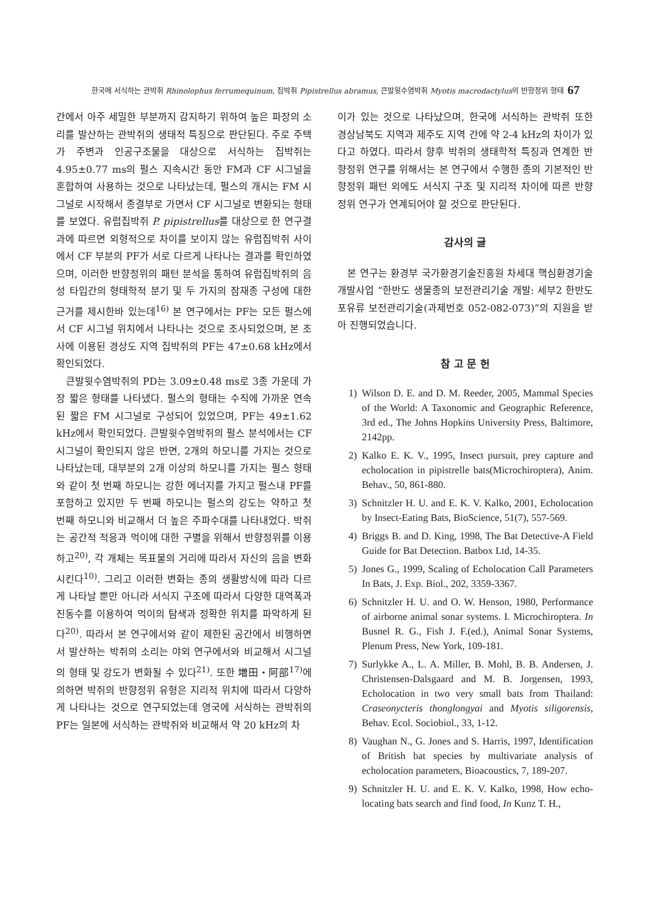한국에 서식하는 관박쥐 Rhinolophus ferrumequinum, 집박쥐 Pipistrellus abramus, 큰발윗수염박쥐 Myotis macrodactylus의 반향정위 형태 67
간에서 아주 세밀한 부분까지 감지하기 위하여 높은 파장의 소리를 발산하는 관박쥐의 생태적 특징으로 판단된다. 주로 주택가 주변과 인공구조물을 대상으로 서식하는 집박쥐는 4.95±0.77 ms의 펄스 지속시간 동안 FM과 CF 시그널을 혼합하여 사용하는 것으로 나타났는데, 펄스의 개시는 FM 시그널로 시작해서 종결부로 가면서 CF 시그널로 변환되는 형태를 보였다. 유럽집박쥐 P. pipistrellus를 대상으로 한 연구결과에 따르면 외형적으로 차이를 보이지 않는 유럽집박쥐 사이에서 CF 부분의 PF가 서로 다르게 나타나는 결과를 확인하였으며, 이러한 반향정위의 패턴 분석을 통하여 유럽집박쥐의 음성 타입간의 형태학적 분기 및 두 가지의 잠재종 구성에 대한 근거를 제시한바 있는데<sup>16)</sup> 본 연구에서는 PF는 모든 펄스에서 CF 시그널 위치에서 나타나는 것으로 조사되었으며, 본 조사에 이용된 경상도 지역 집박쥐의 PF는 47±0.68 kHz에서 확인되었다.
큰발윗수염박쥐의 PD는 3.09±0.48 ms로 3종 가운데 가장 짧은 형태를 나타냈다. 펄스의 형태는 수직에 가까운 연속된 짧은 FM 시그널로 구성되어 있었으며, PF는 49±1.62 kHz에서 확인되었다. 큰발윗수염박쥐의 펄스 분석에서는 CF 시그널이 확인되지 않은 반면, 2개의 하모니를 가지는 것으로 나타났는데, 대부분의 2개 이상의 하모니를 가지는 펄스 형태와 같이 첫 번째 하모니는 강한 에너지를 가지고 펄스내 PF를 포함하고 있지만 두 번째 하모니는 펄스의 강도는 약하고 첫 번째 하모니와 비교해서 더 높은 주파수대를 나타내었다. 박쥐는 공간적 적응과 먹이에 대한 구별을 위해서 반향정위를 이용하고<sup>20)</sup>, 각 개체는 목표물의 거리에 따라서 자신의 음을 변화시킨다<sup>10)</sup>. 그리고 이러한 변화는 종의 생활방식에 따라 다르게 나타날 뿐만 아니라 서식지 구조에 따라서 다양한 대역폭과 진동수를 이용하여 먹이의 탐색과 정확한 위치를 파악하게 된다<sup>20)</sup>. 따라서 본 연구에서와 같이 제한된 공간에서 비행하면서 발산하는 박쥐의 소리는 야외 연구에서와 비교해서 시그널의 형태 및 강도가 변화될 수 있다<sup>21)</sup>. 또한 増田・阿部<sup>17)</sup>에 의하면 박쥐의 반향정위 유형은 지리적 위치에 따라서 다양하게 나타나는 것으로 연구되었는데 영국에 서식하는 관박쥐의 PF는 일본에 서식하는 관박쥐와 비교해서 약 20 kHz의 차
이가 있는 것으로 나타났으며, 한국에 서식하는 관박쥐 또한 경상남북도 지역과 제주도 지역 간에 약 2-4 kHz의 차이가 있다고 하였다. 따라서 향후 박쥐의 생태학적 특징과 연계한 반향정위 연구를 위해서는 본 연구에서 수행한 종의 기본적인 반향정위 패턴 외에도 서식지 구조 및 지리적 차이에 따른 반향정위 연구가 연계되어야 할 것으로 판단된다.
감사의 글
본 연구는 환경부 국가환경기술진흥원 차세대 핵심환경기술개발사업 “한반도 생물종의 보전관리기술 개발: 세부2 한반도 포유류 보전관리기술(과제번호 052-082-073)”의 지원을 받아 진행되었습니다.
참 고 문 헌
1) Wilson D. E. and D. M. Reeder, 2005, Mammal Species of the World: A Taxonomic and Geographic Reference, 3rd ed., The Johns Hopkins University Press, Baltimore, 2142pp.
2) Kalko E. K. V., 1995, Insect pursuit, prey capture and echolocation in pipistrelle bats(Microchiroptera), Anim. Behav., 50, 861-880.
3) Schnitzler H. U. and E. K. V. Kalko, 2001, Echolocation by Insect-Eating Bats, BioScience, 51(7), 557-569.
4) Briggs B. and D. King, 1998, The Bat Detective-A Field Guide for Bat Detection. Batbox Ltd, 14-35.
5) Jones G., 1999, Scaling of Echolocation Call Parameters In Bats, J. Exp. Biol., 202, 3359-3367.
6) Schnitzler H. U. and O. W. Henson, 1980, Performance of airborne animal sonar systems. I. Microchiroptera. In Busnel R. G., Fish J. F.(ed.), Animal Sonar Systems, Plenum Press, New York, 109-181.
7) Surlykke A., L. A. Miller, B. Mohl, B. B. Andersen, J. Christensen-Dalsgaard and M. B. Jorgensen, 1993, Echolocation in two very small bats from Thailand: Craseonycteris thonglongyai and Myotis siligorensis, Behav. Ecol. Sociobiol., 33, 1-12.
8) Vaughan N., G. Jones and S. Harris, 1997, Identification of British bat species by multivariate analysis of echolocation parameters, Bioacoustics, 7, 189-207.
9) Schnitzler H. U. and E. K. V. Kalko, 1998, How echo-locating bats search and find food, In Kunz T. H.,